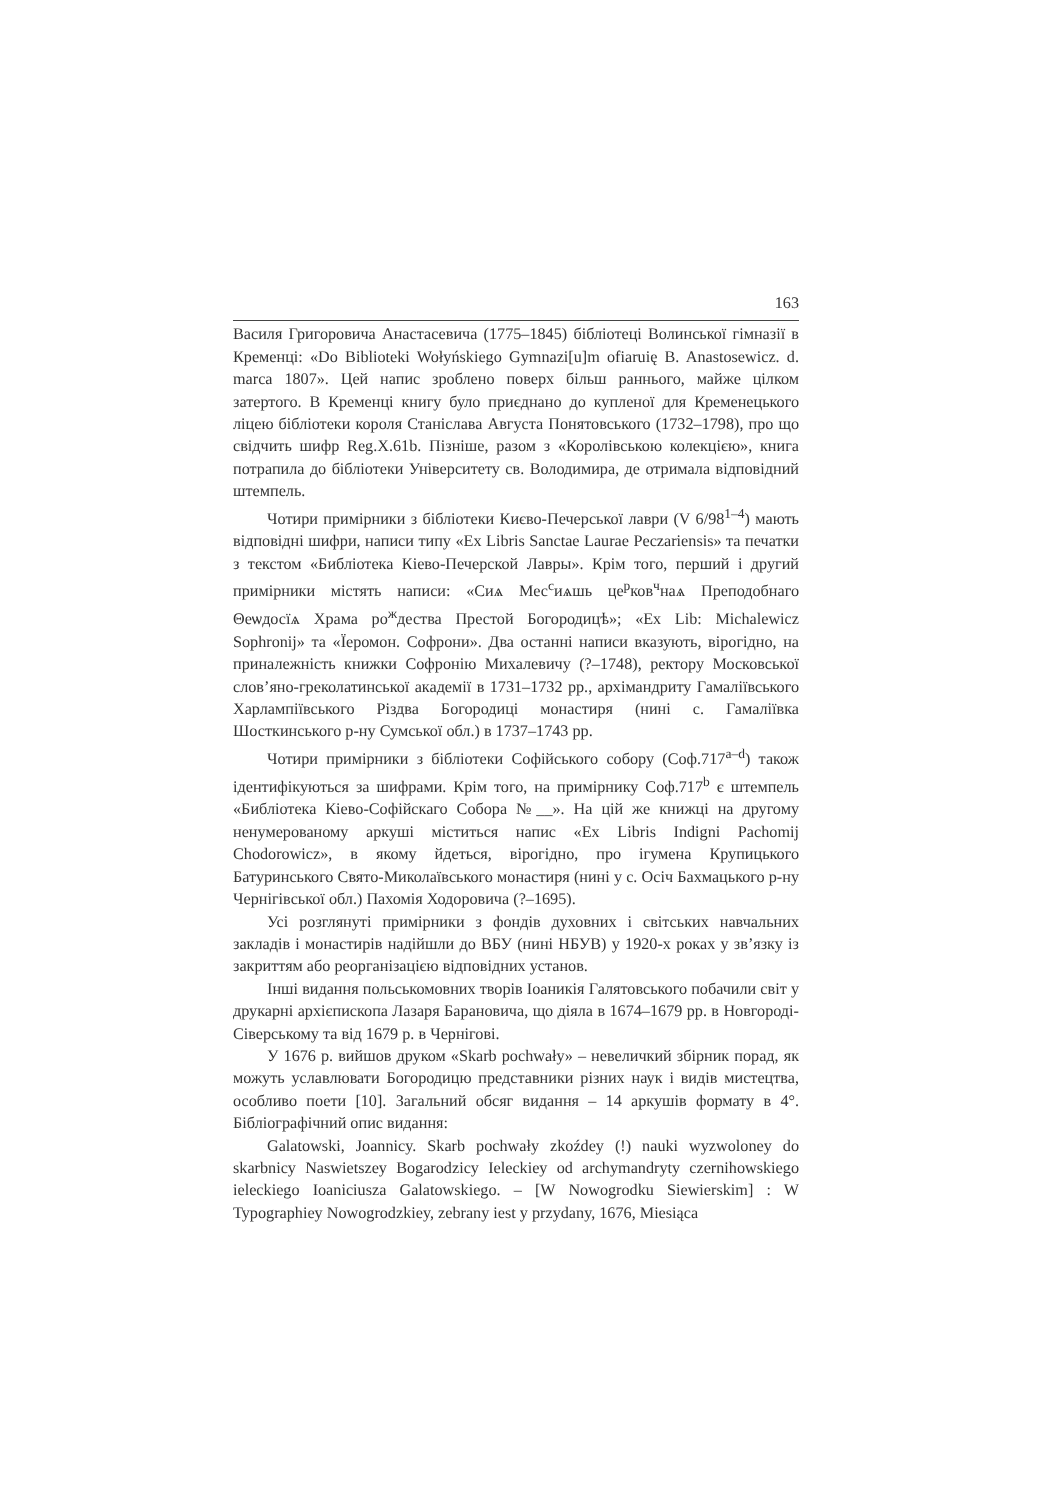163
Василя Григоровича Анастасевича (1775–1845) бібліотеці Волинської гімназії в Кременці: «Do Biblioteki Wołyńskiego Gymnazi[u]m ofiaruię B. Anastosewicz. d. marca 1807». Цей напис зроблено поверх більш раннього, майже цілком затертого. В Кременці книгу було приєднано до купленої для Кременецького ліцею бібліотеки короля Станіслава Августа Понятовського (1732–1798), про що свідчить шифр Reg.X.61b. Пізніше, разом з «Королівською колекцією», книга потрапила до бібліотеки Університету св. Володимира, де отримала відповідний штемпель.
Чотири примірники з бібліотеки Києво-Печерської лаври (V 6/98<sup>1–4</sup>) мають відповідні шифри, написи типу «Ex Libris Sanctae Laurae Peczariensis» та печатки з текстом «Библіотека Кіево-Печерской Лавры». Крім того, перший і другий примірники містять написи: «Сиѧ Мес<sup>с</sup>иѧшь це<sup>р</sup>ков<sup>ч</sup>наѧ Преподобнаго Θеѡдосїѧ Храма ро<sup>ж</sup>дества Престой Богородицѣ»; «Ex Lib: Michalewicz Sophronij» та «Ïеромон. Софрони». Два останні написи вказують, вірогідно, на приналежність книжки Софронію Михалевичу (?–1748), ректору Московської слов’яно-греколатинської академії в 1731–1732 рр., архімандриту Гамаліївського Харлампіївського Різдва Богородиці монастиря (нині с. Гамаліївка Шосткинського р-ну Сумської обл.) в 1737–1743 рр.
Чотири примірники з бібліотеки Софійського собору (Соф.717<sup>a–d</sup>) також ідентифікуються за шифрами. Крім того, на примірнику Соф.717<sup>b</sup> є штемпель «Библіотека Кіево-Софійскаго Собора №__». На цій же книжці на другому ненумерованому аркуші міститься напис «Ex Libris Indigni Pachomij Chodorowicz», в якому йдеться, вірогідно, про ігумена Крупицького Батуринського Свято-Миколаївського монастиря (нині у с. Осіч Бахмацького р-ну Чернігівської обл.) Пахомія Ходоровича (?–1695).
Усі розглянуті примірники з фондів духовних і світських навчальних закладів і монастирів надійшли до ВБУ (нині НБУВ) у 1920-х роках у зв’язку із закриттям або реорганізацією відповідних установ.
Інші видання польськомовних творів Іоаникія Галятовського побачили світ у друкарні архієпископа Лазаря Барановича, що діяла в 1674–1679 рр. в Новгороді-Сіверському та від 1679 р. в Чернігові.
У 1676 р. вийшов друком «Skarb pochwały» – невеличкий збірник порад, як можуть уславлювати Богородицю представники різних наук і видів мистецтва, особливо поети [10]. Загальний обсяг видання – 14 аркушів формату в 4°. Бібліографічний опис видання:
Galatowski, Joannicy. Skarb pochwały zkoźdey (!) nauki wyzwoloney do skarbnicy Naswietszey Bogarodzicy Ieleckiey od archymandryty czernihowskiego ieleckiego Ioaniciusza Galatowskiego. – [W Nowogrodku Siewierskim] : W Typographiey Nowogrodzkiey, zebrany iest y przydany, 1676, Miesiąca